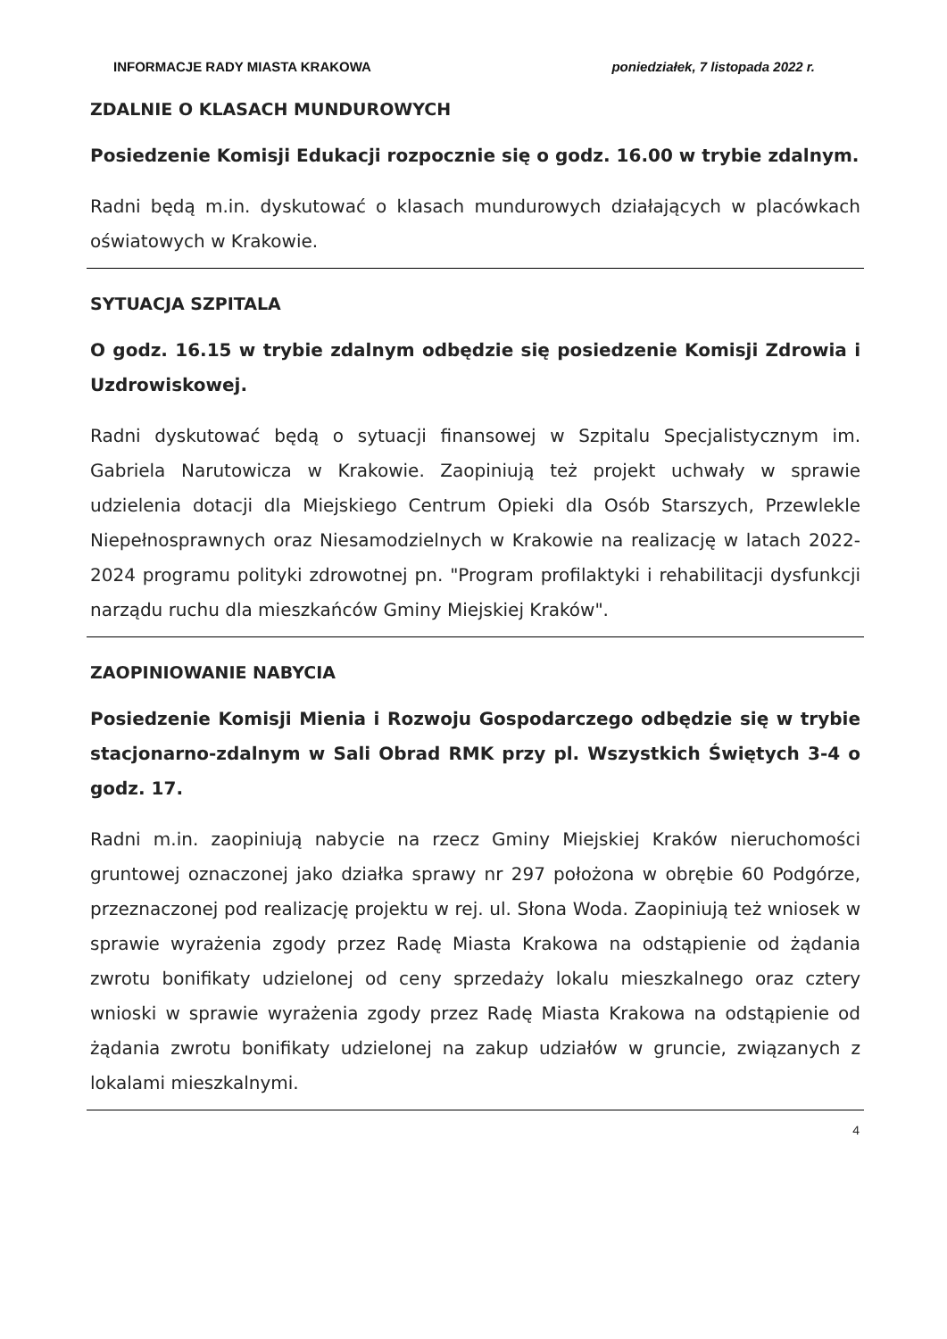INFORMACJE RADY MIASTA KRAKOWA poniedziałek, 7 listopada 2022 r.
ZDALNIE O KLASACH MUNDUROWYCH
Posiedzenie Komisji Edukacji rozpocznie się o godz. 16.00 w trybie zdalnym.
Radni będą m.in. dyskutować o klasach mundurowych działających w placówkach oświatowych w Krakowie.
SYTUACJA SZPITALA
O godz. 16.15 w trybie zdalnym odbędzie się posiedzenie Komisji Zdrowia i Uzdrowiskowej.
Radni dyskutować będą o sytuacji finansowej w Szpitalu Specjalistycznym im. Gabriela Narutowicza w Krakowie. Zaopiniują też projekt uchwały w sprawie udzielenia dotacji dla Miejskiego Centrum Opieki dla Osób Starszych, Przewlekle Niepełnosprawnych oraz Niesamodzielnych w Krakowie na realizację w latach 2022-2024 programu polityki zdrowotnej pn. "Program profilaktyki i rehabilitacji dysfunkcji narządu ruchu dla mieszkańców Gminy Miejskiej Kraków".
ZAOPINIOWANIE NABYCIA
Posiedzenie Komisji Mienia i Rozwoju Gospodarczego odbędzie się w trybie stacjonarno-zdalnym w Sali Obrad RMK przy pl. Wszystkich Świętych 3-4 o godz. 17.
Radni m.in. zaopiniują nabycie na rzecz Gminy Miejskiej Kraków nieruchomości gruntowej oznaczonej jako działka sprawy nr 297 położona w obrębie 60 Podgórze, przeznaczonej pod realizację projektu w rej. ul. Słona Woda. Zaopiniują też wniosek w sprawie wyrażenia zgody przez Radę Miasta Krakowa na odstąpienie od żądania zwrotu bonifikaty udzielonej od ceny sprzedaży lokalu mieszkalnego oraz cztery wnioski w sprawie wyrażenia zgody przez Radę Miasta Krakowa na odstąpienie od żądania zwrotu bonifikaty udzielonej na zakup udziałów w gruncie, związanych z lokalami mieszkalnymi.
4